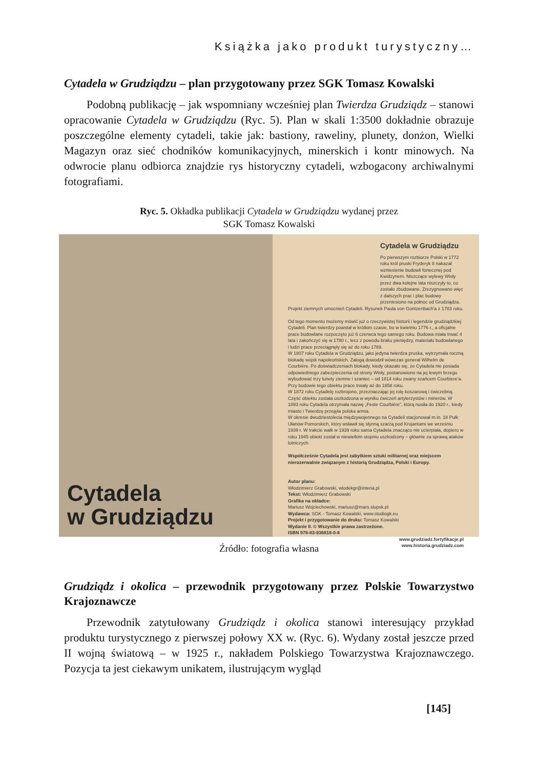Książka jako produkt turystyczny…
Cytadela w Grudziądzu – plan przygotowany przez SGK Tomasz Kowalski
Podobną publikację – jak wspomniany wcześniej plan Twierdza Grudziądz – stanowi opracowanie Cytadela w Grudziądzu (Ryc. 5). Plan w skali 1:3500 dokładnie obrazuje poszczególne elementy cytadeli, takie jak: bastiony, raweliny, plunety, donżon, Wielki Magazyn oraz sieć chodników komunikacyjnych, minerskich i kontr minowych. Na odwrocie planu odbiorca znajdzie rys historyczny cytadeli, wzbogacony archiwalnymi fotografiami.
Ryc. 5. Okładka publikacji Cytadela w Grudziądzu wydanej przez
SGK Tomasz Kowalski
Cytadela
w Grudziądzu
Cytadela w Grudziądzu
Po pierwszym rozbiorze Polski w 1772 roku król pruski Fryderyk II nakazał wzniesienie budowli fortecznej pod Kwidzynem. Niszczące wylewy Wisły przez dwa kolejne lata niszczyły to, co zostało zbudowane. Zrezygnowano więc z dalszych prac i plac budowy przeniesiono na północ od Grudziądza.
Projekt ziemnych umocnień Cytadeli. Rysunek Paula von Gontzenbach'a z 1783 roku.
Od tego momentu możemy mówić już o rzeczywistej historii i legendzie grudziądzkiej Cytadeli. Plan twierdzy powstał w krótkim czasie, bo w kwietniu 1776 r., a oficjalne prace budowlane rozpoczęto już 6 czerwca tego samego roku. Budowa miała trwać 4 lata i zakończyć się w 1780 r., lecz z powodu braku pieniędzy, materiału budowlanego i ludzi prace przeciągnęły się aż do roku 1789.
W 1807 roku Cytadela w Grudziądzu, jako jedyna twierdza pruska, wytrzymała roczną blokadę wojsk napoleońskich. Załogą dowodził wówczas generał Wilhelm de Courbière. Po doświadczeniach blokady, kiedy okazało się, że Cytadela nie posiada odpowiedniego zabezpieczenia od strony Wisły, postanowiono na jej lewym brzegu wybudować trzy lunety ziemne i szaniec – od 1814 roku zwany szańcem Courbiere'a. Przy budowie tego obiektu prace trwały aż do 1858 roku.
W 1872 roku Cytadelę rozbrojono, przeznaczając jej rolę koszarową i ćwiczebną. Część obiektu została uszkodzona w wyniku ćwiczeń artylerzystów i minerów. W 1893 roku Cytadela otrzymała nazwę „Feste Courbière", którą nosiła do 1920 r., kiedy miasto i Twierdzę przejęła polska armia.
W okresie dwudziestolecia międzywojennego na Cytadeli stacjonował m.in. 18 Pułk Ułanów Pomorskich, który wsławił się słynną szarżą pod Krojantami we wrześniu 1939 r. W trakcie walk w 1939 roku sama Cytadela znacząco nie ucierpiała, dopiero w roku 1945 obiekt został w niewielkim stopniu uszkodzony – głównie za sprawą ataków lotniczych.
Współcześnie Cytadela jest zabytkiem sztuki militarnej oraz miejscem nierozerwalnie związanym z historią Grudziądza, Polski i Europy.
Autor planu:
Włodzimierz Grabowski, wlodekgr@interia.pl
Tekst: Włodzimierz Grabowski
Grafika na okładce:
Mariusz Wojciechowski, mariusz@mars.slupsk.pl
Wydawca: SGK - Tomasz Kowalski, www.studiogk.eu
Projekt i przygotowanie do druku: Tomasz Kowalski
Wydanie II. © Wszystkie prawa zastrzeżone.
ISBN 978-83-936818-0-8
www.grudziadz.fortyfikacje.pl
www.historia.grudziadz.com
Źródło: fotografia własna
Grudziądz i okolica – przewodnik przygotowany przez Polskie Towarzystwo Krajoznawcze
Przewodnik zatytułowany Grudziądz i okolica stanowi interesujący przykład produktu turystycznego z pierwszej połowy XX w. (Ryc. 6). Wydany został jeszcze przed II wojną światową – w 1925 r., nakładem Polskiego Towarzystwa Krajoznawczego. Pozycja ta jest ciekawym unikatem, ilustrującym wygląd
[145]